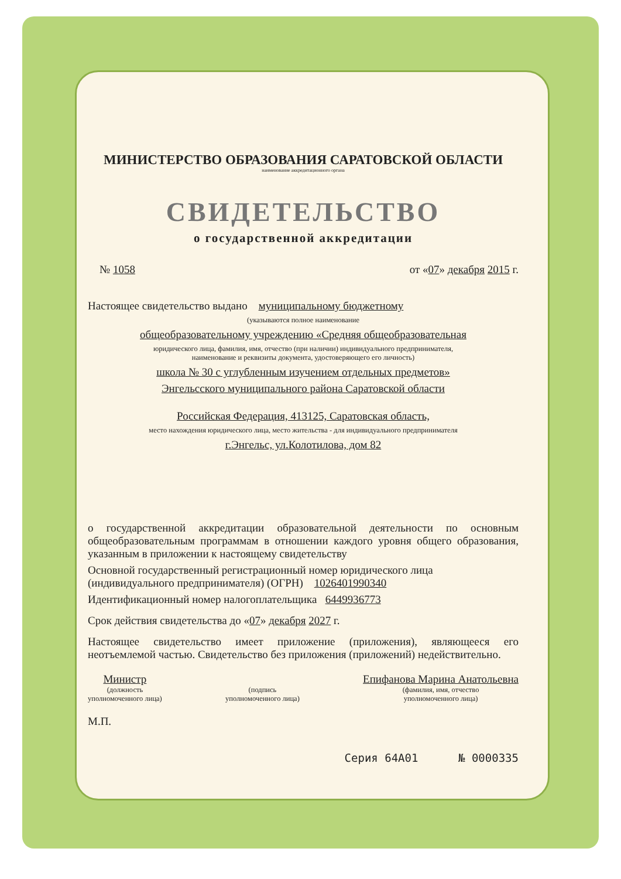МИНИСТЕРСТВО ОБРАЗОВАНИЯ САРАТОВСКОЙ ОБЛАСТИ
наименование аккредитационного органа
СВИДЕТЕЛЬСТВО
о государственной аккредитации
№ 1058 от «07» декабря 2015 г.
Настоящее свидетельство выдано муниципальному бюджетному
(указываются полное наименование
общеобразовательному учреждению «Средняя общеобразовательная
юридического лица, фамилия, имя, отчество (при наличии) индивидуального предпринимателя,
наименование и реквизиты документа, удостоверяющего его личность)
школа № 30 с углубленным изучением отдельных предметов»
Энгельсского муниципального района Саратовской области
Российская Федерация, 413125, Саратовская область,
место нахождения юридического лица, место жительства - для индивидуального предпринимателя
г.Энгельс, ул.Колотилова, дом 82
о государственной аккредитации образовательной деятельности по основным общеобразовательным программам в отношении каждого уровня общего образования, указанным в приложении к настоящему свидетельству
Основной государственный регистрационный номер юридического лица (индивидуального предпринимателя) (ОГРН) 1026401990340
Идентификационный номер налогоплательщика 6449936773
Срок действия свидетельства до «07» декабря 2027 г.
Настоящее свидетельство имеет приложение (приложения), являющееся его неотъемлемой частью. Свидетельство без приложения (приложений) недействительно.
Министр
(должность
уполномоченного лица)
(подпись
уполномоченного лица)
Епифанова Марина Анатольевна
(фамилия, имя, отчество
уполномоченного лица)
М.П.
Серия 64А01 № 0000335